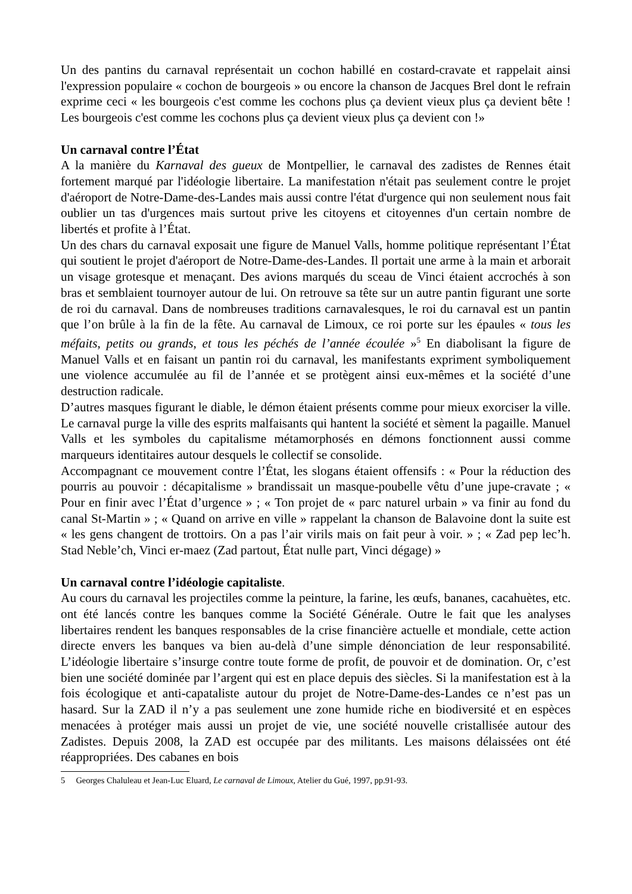Un des pantins du carnaval représentait un cochon habillé en costard-cravate et rappelait ainsi l'expression populaire « cochon de bourgeois » ou encore la chanson de Jacques Brel dont le refrain exprime ceci « les bourgeois c'est comme les cochons plus ça devient vieux plus ça devient bête ! Les bourgeois c'est comme les cochons plus ça devient vieux plus ça devient con !»
Un carnaval contre l’État
A la manière du Karnaval des gueux de Montpellier, le carnaval des zadistes de Rennes était fortement marqué par l'idéologie libertaire. La manifestation n'était pas seulement contre le projet d'aéroport de Notre-Dame-des-Landes mais aussi contre l'état d'urgence qui non seulement nous fait oublier un tas d'urgences mais surtout prive les citoyens et citoyennes d'un certain nombre de libertés et profite à l’État.
Un des chars du carnaval exposait une figure de Manuel Valls, homme politique représentant l’État qui soutient le projet d'aéroport de Notre-Dame-des-Landes. Il portait une arme à la main et arborait un visage grotesque et menaçant. Des avions marqués du sceau de Vinci étaient accrochés à son bras et semblaient tournoyer autour de lui. On retrouve sa tête sur un autre pantin figurant une sorte de roi du carnaval. Dans de nombreuses traditions carnavalesques, le roi du carnaval est un pantin que l’on brûle à la fin de la fête. Au carnaval de Limoux, ce roi porte sur les épaules « tous les méfaits, petits ou grands, et tous les péchés de l’année écoulée »<sup>5</sup> En diabolisant la figure de Manuel Valls et en faisant un pantin roi du carnaval, les manifestants expriment symboliquement une violence accumulée au fil de l’année et se protègent ainsi eux-mêmes et la société d’une destruction radicale.
D’autres masques figurant le diable, le démon étaient présents comme pour mieux exorciser la ville. Le carnaval purge la ville des esprits malfaisants qui hantent la société et sèment la pagaille. Manuel Valls et les symboles du capitalisme métamorphosés en démons fonctionnent aussi comme marqueurs identitaires autour desquels le collectif se consolide.
Accompagnant ce mouvement contre l’État, les slogans étaient offensifs : « Pour la réduction des pourris au pouvoir : décapitalisme » brandissait un masque-poubelle vêtu d’une jupe-cravate ; « Pour en finir avec l’État d’urgence » ; « Ton projet de « parc naturel urbain » va finir au fond du canal St-Martin » ; « Quand on arrive en ville » rappelant la chanson de Balavoine dont la suite est « les gens changent de trottoirs. On a pas l’air virils mais on fait peur à voir. » ; « Zad pep lec’h. Stad Neble’ch, Vinci er-maez (Zad partout, État nulle part, Vinci dégage) »
Un carnaval contre l’idéologie capitaliste.
Au cours du carnaval les projectiles comme la peinture, la farine, les œufs, bananes, cacahuètes, etc. ont été lancés contre les banques comme la Société Générale. Outre le fait que les analyses libertaires rendent les banques responsables de la crise financière actuelle et mondiale, cette action directe envers les banques va bien au-delà d’une simple dénonciation de leur responsabilité. L’idéologie libertaire s’insurge contre toute forme de profit, de pouvoir et de domination. Or, c’est bien une société dominée par l’argent qui est en place depuis des siècles. Si la manifestation est à la fois écologique et anti-capataliste autour du projet de Notre-Dame-des-Landes ce n’est pas un hasard. Sur la ZAD il n’y a pas seulement une zone humide riche en biodiversité et en espèces menacées à protéger mais aussi un projet de vie, une société nouvelle cristallisée autour des Zadistes. Depuis 2008, la ZAD est occupée par des militants. Les maisons délaissées ont été réappropriées. Des cabanes en bois
5 Georges Chaluleau et Jean-Luc Eluard, Le carnaval de Limoux, Atelier du Gué, 1997, pp.91-93.